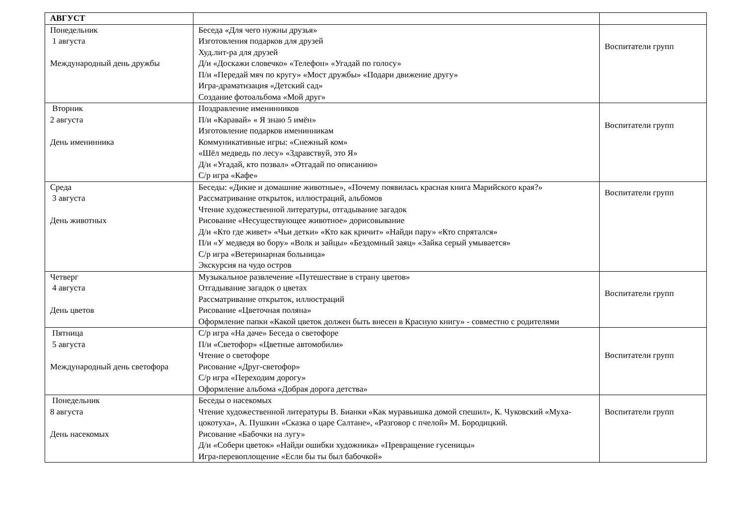| АВГУСТ | | |
| Понедельник 1 августа Международный день дружбы | Беседа «Для чего нужны друзья» Изготовления подарков для друзей Худ.лит-ра для друзей Д/и «Доскажи словечко» «Телефон» «Угадай по голосу» П/и «Передай мяч по кругу» «Мост дружбы» «Подари движение другу» Игра-драматизация «Детский сад» Создание фотоальбома «Мой друг» | Воспитатели групп |
| Вторник 2 августа День именинника | Поздравление именинников П/и «Каравай» « Я знаю 5 имён» Изготовление подарков именинникам Коммуникативные игры: «Снежный ком» «Шёл медведь по лесу» «Здравствуй, это Я» Д/и «Угадай, кто позвал» «Отгадай по описанию» С/р игра «Кафе» | Воспитатели групп |
| Среда 3 августа День животных | Беседы: «Дикие и домашние животные», «Почему появилась красная книга Марийского края?» Рассматривание открыток, иллюстраций, альбомов Чтение художественной литературы, отгадывание загадок Рисование «Несуществующее животное» дорисовывание Д/и «Кто где живет» «Чьи детки» «Кто как кричит» «Найди пару» «Кто спрятался» П/и «У медведя во бору» «Волк и зайцы» «Бездомный заяц» «Зайка серый умывается» С/р игра «Ветеринарная больница» Экскурсия на чудо остров | Воспитатели групп |
| Четверг 4 августа День цветов | Музыкальное развлечение «Путешествие в страну цветов» Отгадывание загадок о цветах Рассматривание открыток, иллюстраций Рисование «Цветочная поляна» Оформление папки «Какой цветок должен быть внесен в Красную книгу» - совместно с родителями | Воспитатели групп |
| Пятница 5 августа Международный день светофора | С/р игра «На даче» Беседа о светофоре П/и «Светофор» «Цветные автомобили» Чтение о светофоре Рисование «Друг-светофор» С/р игра «Переходим дорогу» Оформление альбома «Добрая дорога детства» | Воспитатели групп |
| Понедельник 8 августа День насекомых | Беседы о насекомых Чтение художественной литературы В. Бианки «Как муравьишка домой спешил», К. Чуковский «Муха-цокотуха», А. Пушкин «Сказка о царе Салтане», «Разговор с пчелой» М. Бородицкий. Рисование «Бабочки на лугу» Д/и «Собери цветок» «Найди ошибки художника» «Превращение гусеницы» Игра-перевоплощение «Если бы ты был бабочкой» | Воспитатели групп |